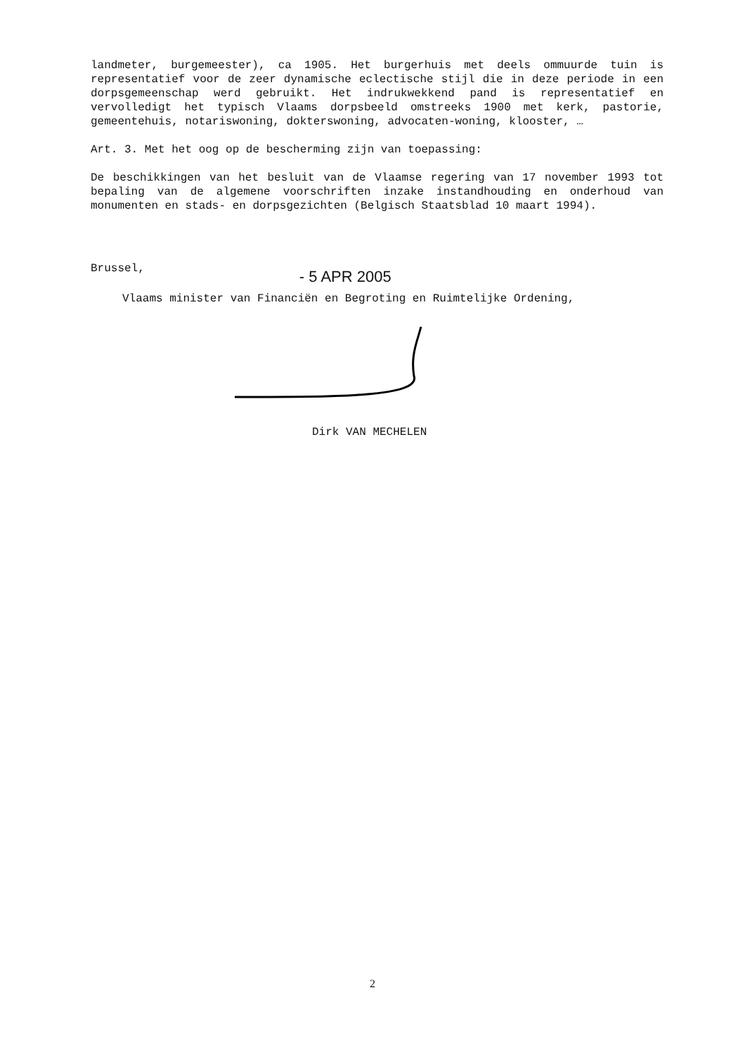landmeter, burgemeester), ca 1905. Het burgerhuis met deels ommuurde tuin is representatief voor de zeer dynamische eclectische stijl die in deze periode in een dorpsgemeenschap werd gebruikt. Het indrukwekkend pand is representatief en vervolledigt het typisch Vlaams dorpsbeeld omstreeks 1900 met kerk, pastorie, gemeentehuis, notariswoning, dokterswoning, advocaten-woning, klooster, …
Art. 3. Met het oog op de bescherming zijn van toepassing:
De beschikkingen van het besluit van de Vlaamse regering van 17 november 1993 tot bepaling van de algemene voorschriften inzake instandhouding en onderhoud van monumenten en stads- en dorpsgezichten (Belgisch Staatsblad 10 maart 1994).
Brussel, - 5 APR 2005
Vlaams minister van Financiën en Begroting en Ruimtelijke Ordening,
Dirk VAN MECHELEN
2